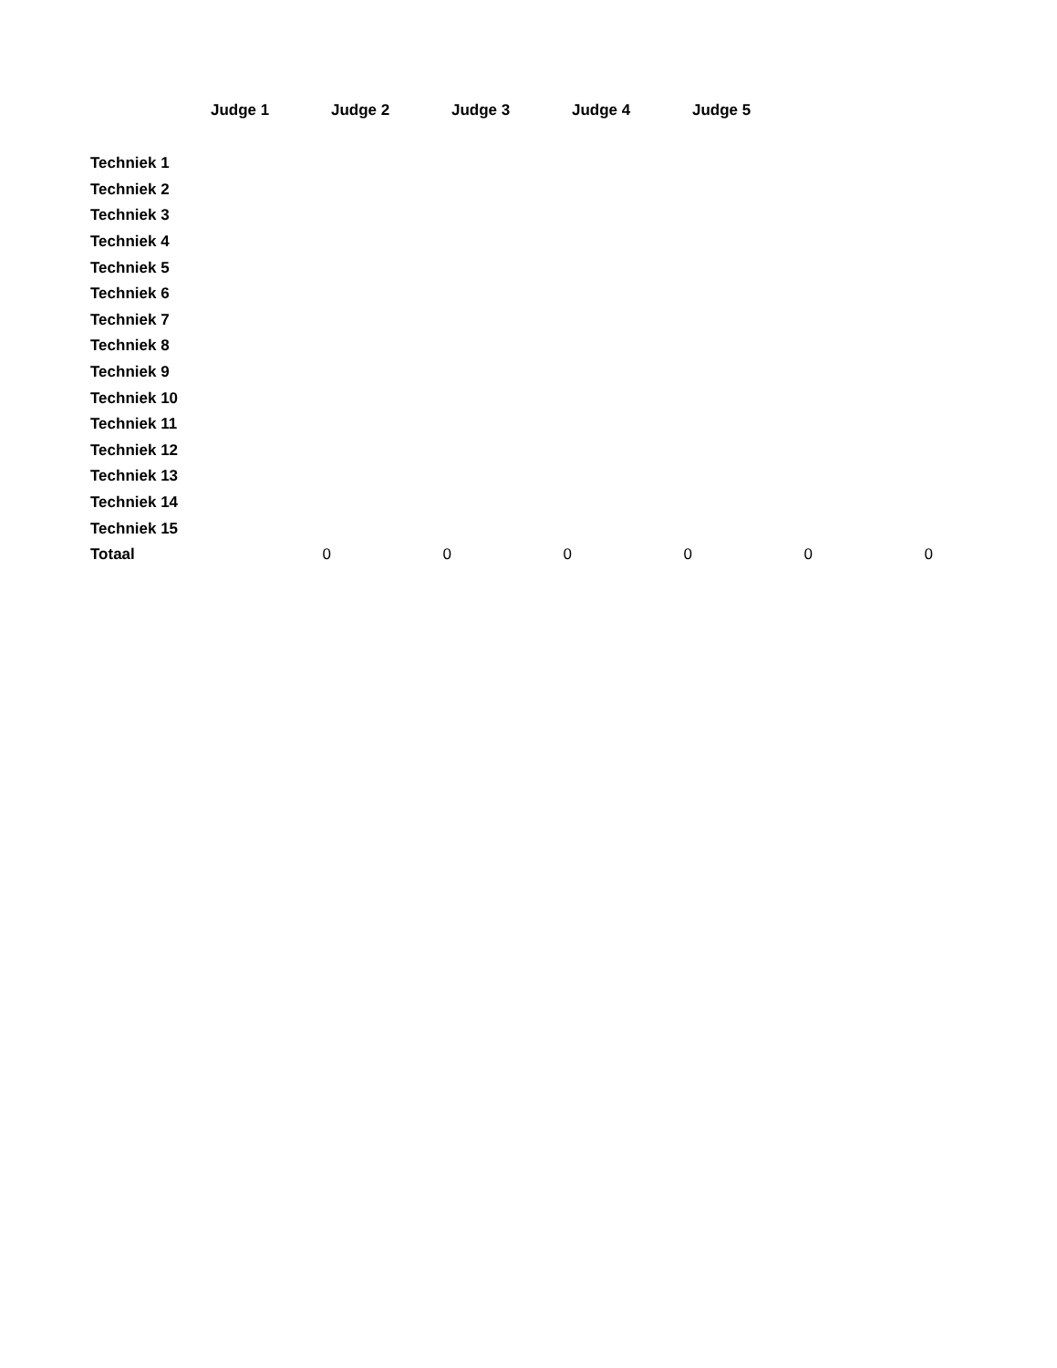| | Judge 1 | Judge 2 | Judge 3 | Judge 4 | Judge 5 | |
| --- | --- | --- | --- | --- | --- | --- |
| Techniek 1 | | | | | | |
| Techniek 2 | | | | | | |
| Techniek 3 | | | | | | |
| Techniek 4 | | | | | | |
| Techniek 5 | | | | | | |
| Techniek 6 | | | | | | |
| Techniek 7 | | | | | | |
| Techniek 8 | | | | | | |
| Techniek 9 | | | | | | |
| Techniek 10 | | | | | | |
| Techniek 11 | | | | | | |
| Techniek 12 | | | | | | |
| Techniek 13 | | | | | | |
| Techniek 14 | | | | | | |
| Techniek 15 | | | | | | |
| Totaal | 0 | 0 | 0 | 0 | 0 | 0 |